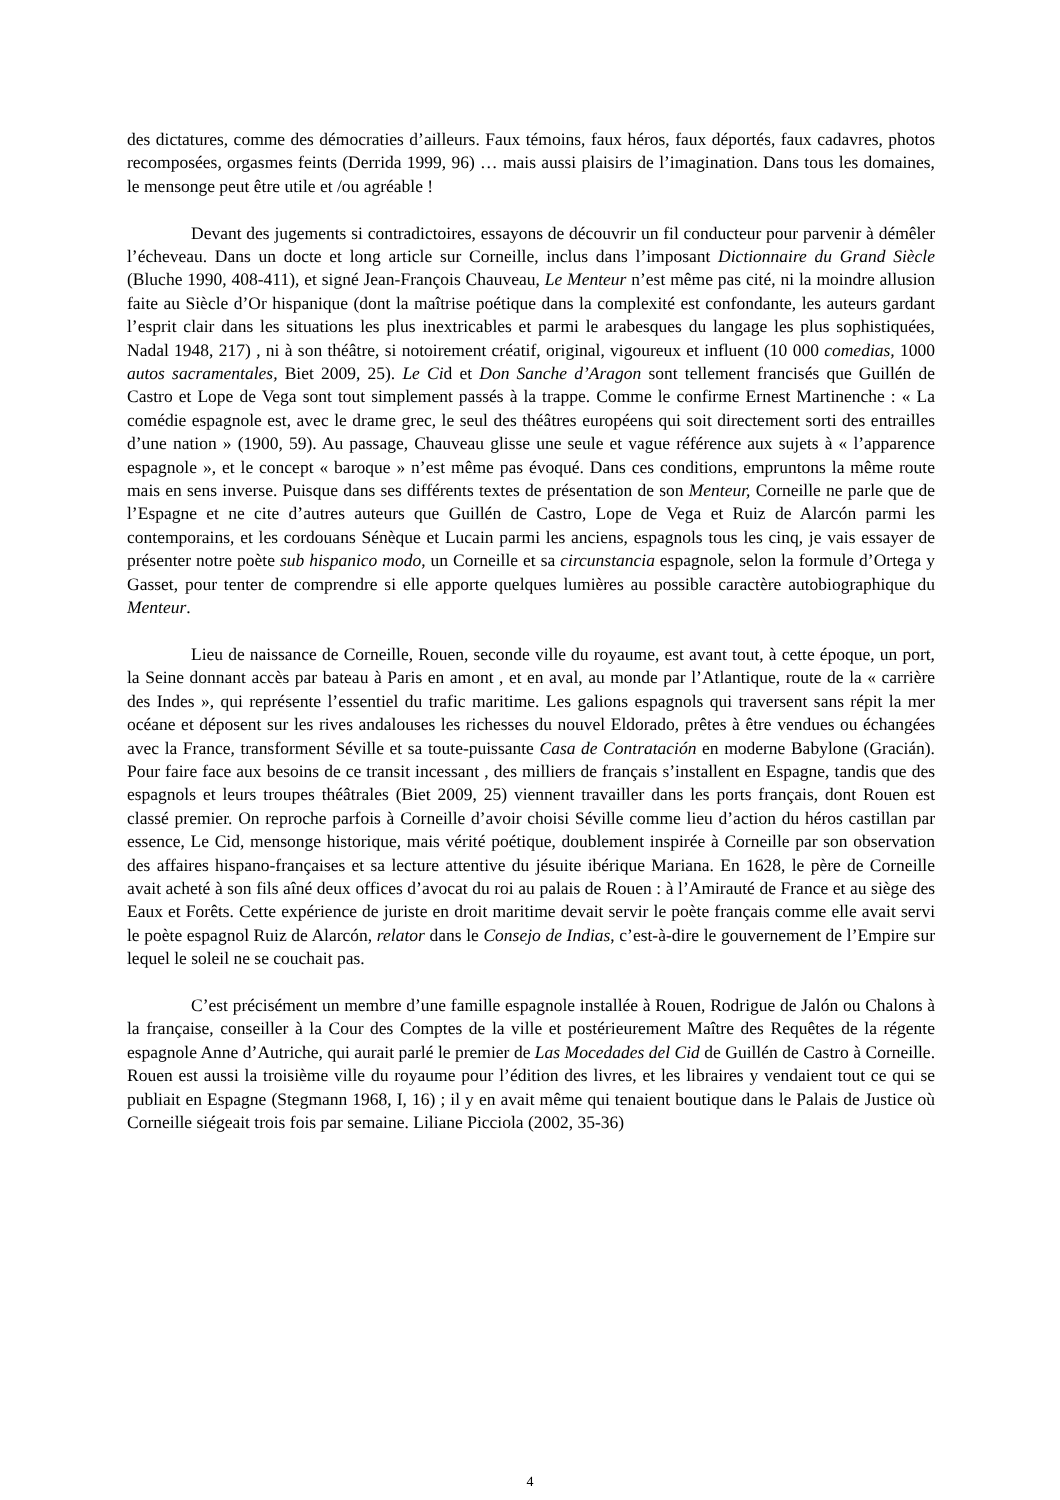des dictatures, comme des démocraties d’ailleurs. Faux témoins, faux héros, faux déportés, faux cadavres, photos recomposées, orgasmes feints (Derrida 1999, 96) … mais aussi plaisirs de l’imagination. Dans tous les domaines, le mensonge peut être utile et /ou agréable !
Devant des jugements si contradictoires, essayons de découvrir un fil conducteur pour parvenir à démêler l’écheveau. Dans un docte et long article sur Corneille, inclus dans l’imposant Dictionnaire du Grand Siècle (Bluche 1990, 408-411), et signé Jean-François Chauveau, Le Menteur n’est même pas cité, ni la moindre allusion faite au Siècle d’Or hispanique (dont la maîtrise poétique dans la complexité est confondante, les auteurs gardant l’esprit clair dans les situations les plus inextricables et parmi le arabesques du langage les plus sophistiquées, Nadal 1948, 217) , ni à son théâtre, si notoirement créatif, original, vigoureux et influent (10 000 comedias, 1000 autos sacramentales, Biet 2009, 25). Le Cid et Don Sanche d’Aragon sont tellement francisés que Guillén de Castro et Lope de Vega sont tout simplement passés à la trappe. Comme le confirme Ernest Martinenche : « La comédie espagnole est, avec le drame grec, le seul des théâtres européens qui soit directement sorti des entrailles d’une nation » (1900, 59). Au passage, Chauveau glisse une seule et vague référence aux sujets à « l’apparence espagnole », et le concept « baroque » n’est même pas évoqué. Dans ces conditions, empruntons la même route mais en sens inverse. Puisque dans ses différents textes de présentation de son Menteur, Corneille ne parle que de l’Espagne et ne cite d’autres auteurs que Guillén de Castro, Lope de Vega et Ruiz de Alarcón parmi les contemporains, et les cordouans Sénèque et Lucain parmi les anciens, espagnols tous les cinq, je vais essayer de présenter notre poète sub hispanico modo, un Corneille et sa circunstancia espagnole, selon la formule d’Ortega y Gasset, pour tenter de comprendre si elle apporte quelques lumières au possible caractère autobiographique du Menteur.
Lieu de naissance de Corneille, Rouen, seconde ville du royaume, est avant tout, à cette époque, un port, la Seine donnant accès par bateau à Paris en amont , et en aval, au monde par l’Atlantique, route de la « carrière des Indes », qui représente l’essentiel du trafic maritime. Les galions espagnols qui traversent sans répit la mer océane et déposent sur les rives andalouses les richesses du nouvel Eldorado, prêtes à être vendues ou échangées avec la France, transforment Séville et sa toute-puissante Casa de Contratación en moderne Babylone (Gracián). Pour faire face aux besoins de ce transit incessant , des milliers de français s’installent en Espagne, tandis que des espagnols et leurs troupes théâtrales (Biet 2009, 25) viennent travailler dans les ports français, dont Rouen est classé premier. On reproche parfois à Corneille d’avoir choisi Séville comme lieu d’action du héros castillan par essence, Le Cid, mensonge historique, mais vérité poétique, doublement inspirée à Corneille par son observation des affaires hispano-françaises et sa lecture attentive du jésuite ibérique Mariana. En 1628, le père de Corneille avait acheté à son fils aîné deux offices d’avocat du roi au palais de Rouen : à l’Amirauté de France et au siège des Eaux et Forêts. Cette expérience de juriste en droit maritime devait servir le poète français comme elle avait servi le poète espagnol Ruiz de Alarcón, relator dans le Consejo de Indias, c’est-à-dire le gouvernement de l’Empire sur lequel le soleil ne se couchait pas.
C’est précisément un membre d’une famille espagnole installée à Rouen, Rodrigue de Jalón ou Chalons à la française, conseiller à la Cour des Comptes de la ville et postérieurement Maître des Requêtes de la régente espagnole Anne d’Autriche, qui aurait parlé le premier de Las Mocedades del Cid de Guillén de Castro à Corneille. Rouen est aussi la troisième ville du royaume pour l’édition des livres, et les libraires y vendaient tout ce qui se publiait en Espagne (Stegmann 1968, I, 16) ; il y en avait même qui tenaient boutique dans le Palais de Justice où Corneille siégeait trois fois par semaine. Liliane Picciola (2002, 35-36)
4